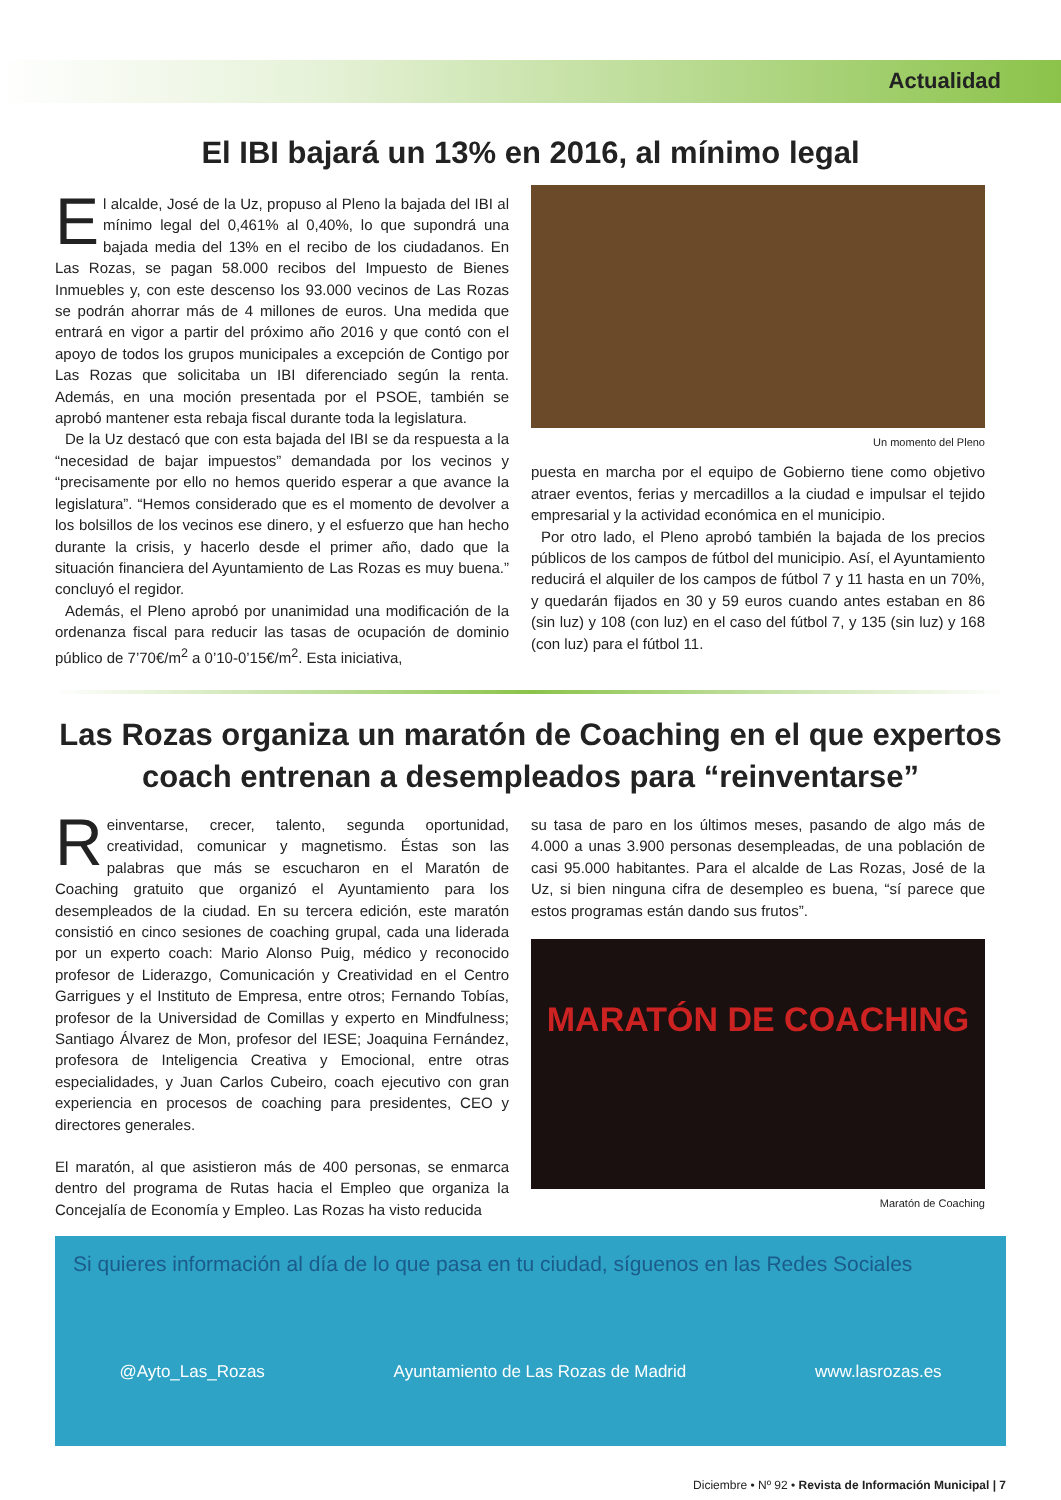Actualidad
El IBI bajará un 13% en 2016, al mínimo legal
El alcalde, José de la Uz, propuso al Pleno la bajada del IBI al mínimo legal del 0,461% al 0,40%, lo que supondrá una bajada media del 13% en el recibo de los ciudadanos. En Las Rozas, se pagan 58.000 recibos del Impuesto de Bienes Inmuebles y, con este descenso los 93.000 vecinos de Las Rozas se podrán ahorrar más de 4 millones de euros. Una medida que entrará en vigor a partir del próximo año 2016 y que contó con el apoyo de todos los grupos municipales a excepción de Contigo por Las Rozas que solicitaba un IBI diferenciado según la renta. Además, en una moción presentada por el PSOE, también se aprobó mantener esta rebaja fiscal durante toda la legislatura.
De la Uz destacó que con esta bajada del IBI se da respuesta a la “necesidad de bajar impuestos” demandada por los vecinos y “precisamente por ello no hemos querido esperar a que avance la legislatura”. “Hemos considerado que es el momento de devolver a los bolsillos de los vecinos ese dinero, y el esfuerzo que han hecho durante la crisis, y hacerlo desde el primer año, dado que la situación financiera del Ayuntamiento de Las Rozas es muy buena.” concluyó el regidor.
Además, el Pleno aprobó por unanimidad una modificación de la ordenanza fiscal para reducir las tasas de ocupación de dominio público de 7’70€/m<sup>2</sup> a 0’10-0’15€/m<sup>2</sup>. Esta iniciativa,
Un momento del Pleno
puesta en marcha por el equipo de Gobierno tiene como objetivo atraer eventos, ferias y mercadillos a la ciudad e impulsar el tejido empresarial y la actividad económica en el municipio.
Por otro lado, el Pleno aprobó también la bajada de los precios públicos de los campos de fútbol del municipio. Así, el Ayuntamiento reducirá el alquiler de los campos de fútbol 7 y 11 hasta en un 70%, y quedarán fijados en 30 y 59 euros cuando antes estaban en 86 (sin luz) y 108 (con luz) en el caso del fútbol 7, y 135 (sin luz) y 168 (con luz) para el fútbol 11.
Las Rozas organiza un maratón de Coaching en el que expertos coach entrenan a desempleados para “reinventarse”
Reinventarse, crecer, talento, segunda oportunidad, creatividad, comunicar y magnetismo. Éstas son las palabras que más se escucharon en el Maratón de Coaching gratuito que organizó el Ayuntamiento para los desempleados de la ciudad. En su tercera edición, este maratón consistió en cinco sesiones de coaching grupal, cada una liderada por un experto coach: Mario Alonso Puig, médico y reconocido profesor de Liderazgo, Comunicación y Creatividad en el Centro Garrigues y el Instituto de Empresa, entre otros; Fernando Tobías, profesor de la Universidad de Comillas y experto en Mindfulness; Santiago Álvarez de Mon, profesor del IESE; Joaquina Fernández, profesora de Inteligencia Creativa y Emocional, entre otras especialidades, y Juan Carlos Cubeiro, coach ejecutivo con gran experiencia en procesos de coaching para presidentes, CEO y directores generales.
El maratón, al que asistieron más de 400 personas, se enmarca dentro del programa de Rutas hacia el Empleo que organiza la Concejalía de Economía y Empleo. Las Rozas ha visto reducida
su tasa de paro en los últimos meses, pasando de algo más de 4.000 a unas 3.900 personas desempleadas, de una población de casi 95.000 habitantes. Para el alcalde de Las Rozas, José de la Uz, si bien ninguna cifra de desempleo es buena, “sí parece que estos programas están dando sus frutos”.
MARATÓN DE COACHING
Maratón de Coaching
Si quieres información al día de lo que pasa en tu ciudad, síguenos en las Redes Sociales
@Ayto_Las_Rozas Ayuntamiento de Las Rozas de Madrid www.lasrozas.es
Diciembre • Nº 92 • Revista de Información Municipal | 7